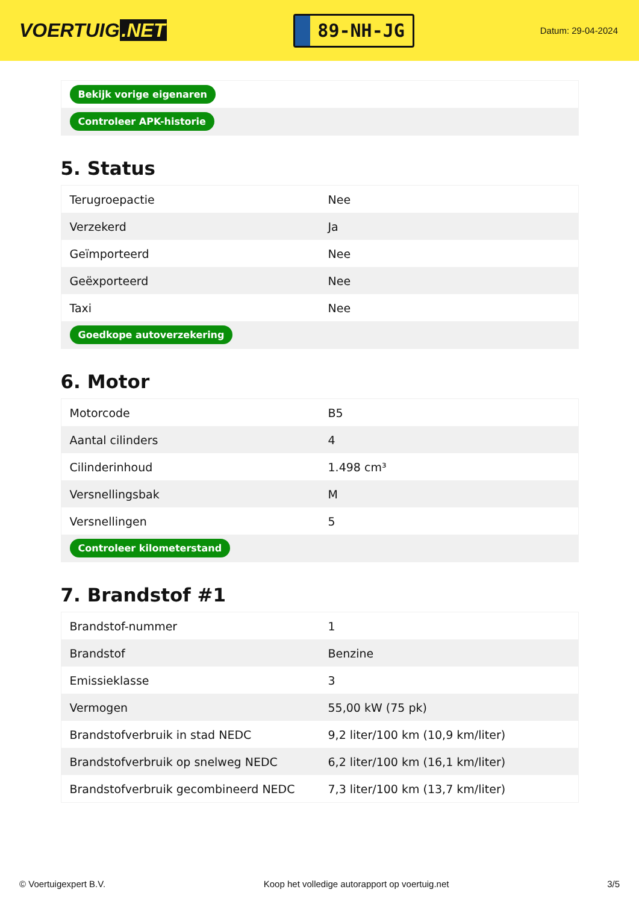VOERTUIG.NET
89-NH-JG
Datum: 29-04-2024
| Bekijk vorige eigenaren |
| Controleer APK-historie |
5. Status
| Terugroepactie | Nee |
| Verzekerd | Ja |
| Geïmporteerd | Nee |
| Geëxporteerd | Nee |
| Taxi | Nee |
| Goedkope autoverzekering | |
6. Motor
| Motorcode | B5 |
| Aantal cilinders | 4 |
| Cilinderinhoud | 1.498 cm³ |
| Versnellingsbak | M |
| Versnellingen | 5 |
| Controleer kilometerstand | |
7. Brandstof #1
| Brandstof-nummer | 1 |
| Brandstof | Benzine |
| Emissieklasse | 3 |
| Vermogen | 55,00 kW (75 pk) |
| Brandstofverbruik in stad NEDC | 9,2 liter/100 km (10,9 km/liter) |
| Brandstofverbruik op snelweg NEDC | 6,2 liter/100 km (16,1 km/liter) |
| Brandstofverbruik gecombineerd NEDC | 7,3 liter/100 km (13,7 km/liter) |
© Voertuigexpert B.V. Koop het volledige autorapport op voertuig.net 3/5